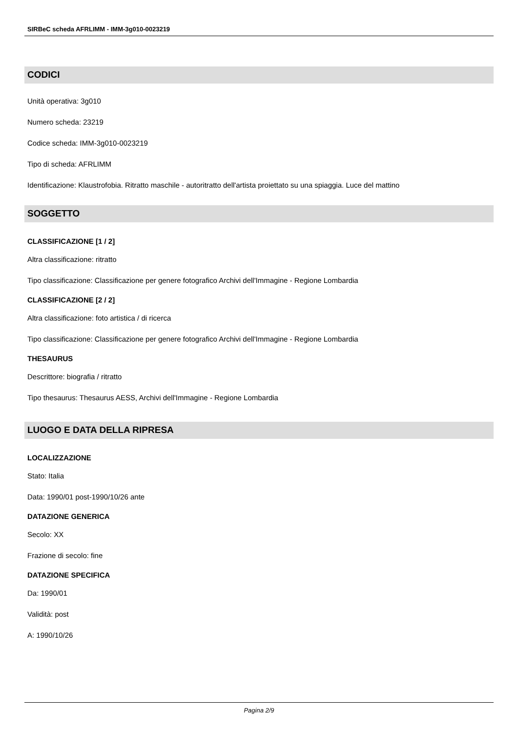SIRBeC scheda AFRLIMM - IMM-3g010-0023219
CODICI
Unità operativa: 3g010
Numero scheda: 23219
Codice scheda: IMM-3g010-0023219
Tipo di scheda: AFRLIMM
Identificazione: Klaustrofobia. Ritratto maschile - autoritratto dell'artista proiettato su una spiaggia. Luce del mattino
SOGGETTO
CLASSIFICAZIONE [1 / 2]
Altra classificazione: ritratto
Tipo classificazione: Classificazione per genere fotografico Archivi dell'Immagine - Regione Lombardia
CLASSIFICAZIONE [2 / 2]
Altra classificazione: foto artistica / di ricerca
Tipo classificazione: Classificazione per genere fotografico Archivi dell'Immagine - Regione Lombardia
THESAURUS
Descrittore: biografia / ritratto
Tipo thesaurus: Thesaurus AESS, Archivi dell'Immagine - Regione Lombardia
LUOGO E DATA DELLA RIPRESA
LOCALIZZAZIONE
Stato: Italia
Data: 1990/01 post-1990/10/26 ante
DATAZIONE GENERICA
Secolo: XX
Frazione di secolo: fine
DATAZIONE SPECIFICA
Da: 1990/01
Validità: post
A: 1990/10/26
Pagina 2/9